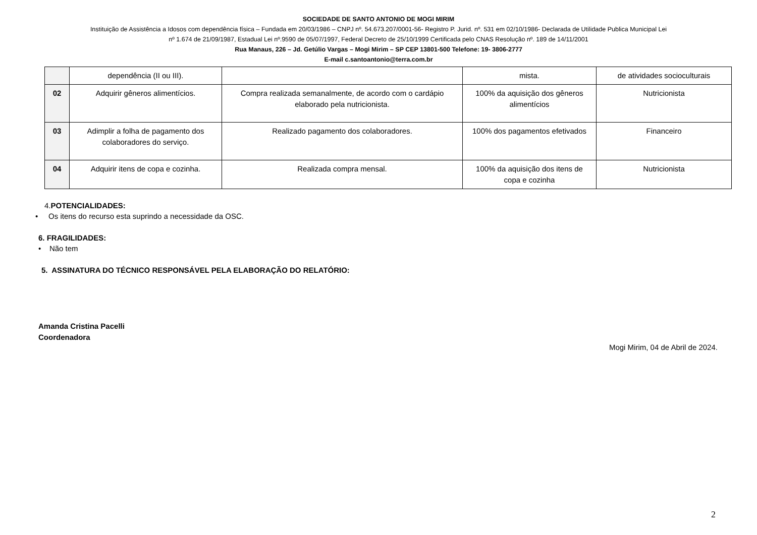SOCIEDADE DE SANTO ANTONIO DE MOGI MIRIM
Instituição de Assistência a Idosos com dependência física – Fundada em 20/03/1986 – CNPJ nº. 54.673.207/0001-56- Registro P. Jurid. nº. 531 em 02/10/1986- Declarada de Utilidade Publica Municipal Lei
nº 1.674 de 21/09/1987, Estadual Lei nº.9590 de 05/07/1997, Federal Decreto de 25/10/1999 Certificada pelo CNAS Resolução nº. 189 de 14/11/2001
Rua Manaus, 226 – Jd. Getúlio Vargas – Mogi Mirim – SP CEP 13801-500 Telefone: 19- 3806-2777
E-mail c.santoantonio@terra.com.br
| | dependência (II ou III). | | mista. | de atividades socioculturais |
| 02 | Adquirir gêneros alimentícios. | Compra realizada semanalmente, de acordo com o cardápio elaborado pela nutricionista. | 100% da aquisição dos gêneros alimentícios | Nutricionista |
| 03 | Adimplir a folha de pagamento dos colaboradores do serviço. | Realizado pagamento dos colaboradores. | 100% dos pagamentos efetivados | Financeiro |
| 04 | Adquirir itens de copa e cozinha. | Realizada compra mensal. | 100% da aquisição dos itens de copa e cozinha | Nutricionista |
4.POTENCIALIDADES:
• Os itens do recurso esta suprindo a necessidade da OSC.
6. FRAGILIDADES:
• Não tem
5. ASSINATURA DO TÉCNICO RESPONSÁVEL PELA ELABORAÇÃO DO RELATÓRIO:
Amanda Cristina Pacelli
Coordenadora
Mogi Mirim, 04 de Abril de 2024.
2